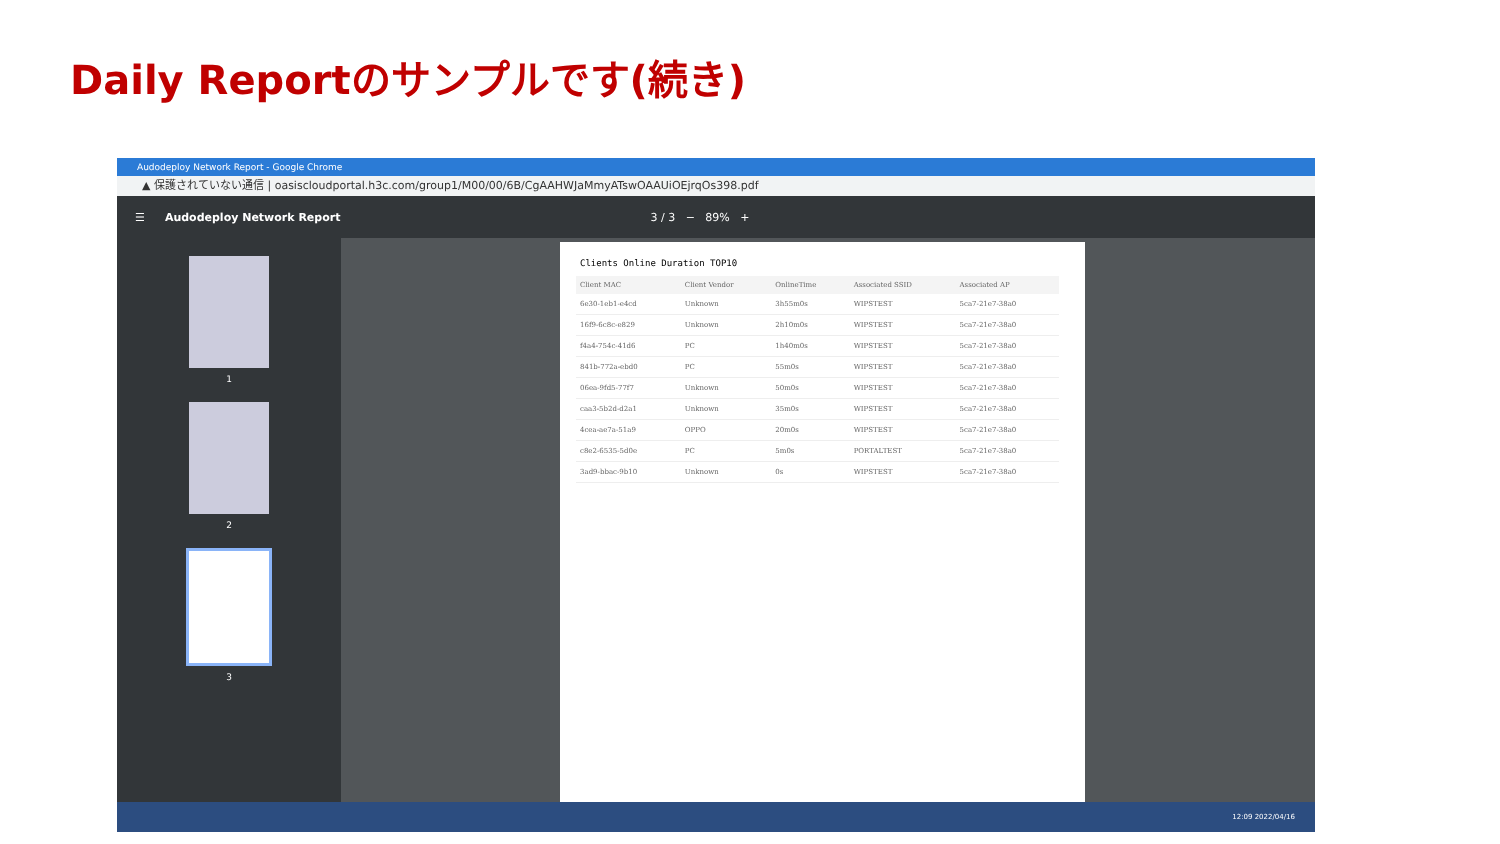Daily Reportのサンプルです(続き)
Audodeploy Network Report - Google Chrome
▲ 保護されていない通信 | oasiscloudportal.h3c.com/group1/M00/00/6B/CgAAHWJaMmyATswOAAUiOEjrqOs398.pdf
☰ Audodeploy Network Report 3 / 3 − 89% +
1
2
3
Clients Online Duration TOP10
| Client MAC | Client Vendor | OnlineTime | Associated SSID | Associated AP |
| --- | --- | --- | --- | --- |
| 6e30-1eb1-e4cd | Unknown | 3h55m0s | WIPSTEST | 5ca7-21e7-38a0 |
| 16f9-6c8c-e829 | Unknown | 2h10m0s | WIPSTEST | 5ca7-21e7-38a0 |
| f4a4-754c-41d6 | PC | 1h40m0s | WIPSTEST | 5ca7-21e7-38a0 |
| 841b-772a-ebd0 | PC | 55m0s | WIPSTEST | 5ca7-21e7-38a0 |
| 06ea-9fd5-77f7 | Unknown | 50m0s | WIPSTEST | 5ca7-21e7-38a0 |
| caa3-5b2d-d2a1 | Unknown | 35m0s | WIPSTEST | 5ca7-21e7-38a0 |
| 4cea-ae7a-51a9 | OPPO | 20m0s | WIPSTEST | 5ca7-21e7-38a0 |
| c8e2-6535-5d0e | PC | 5m0s | PORTALTEST | 5ca7-21e7-38a0 |
| 3ad9-bbac-9b10 | Unknown | 0s | WIPSTEST | 5ca7-21e7-38a0 |
12:09 2022/04/16